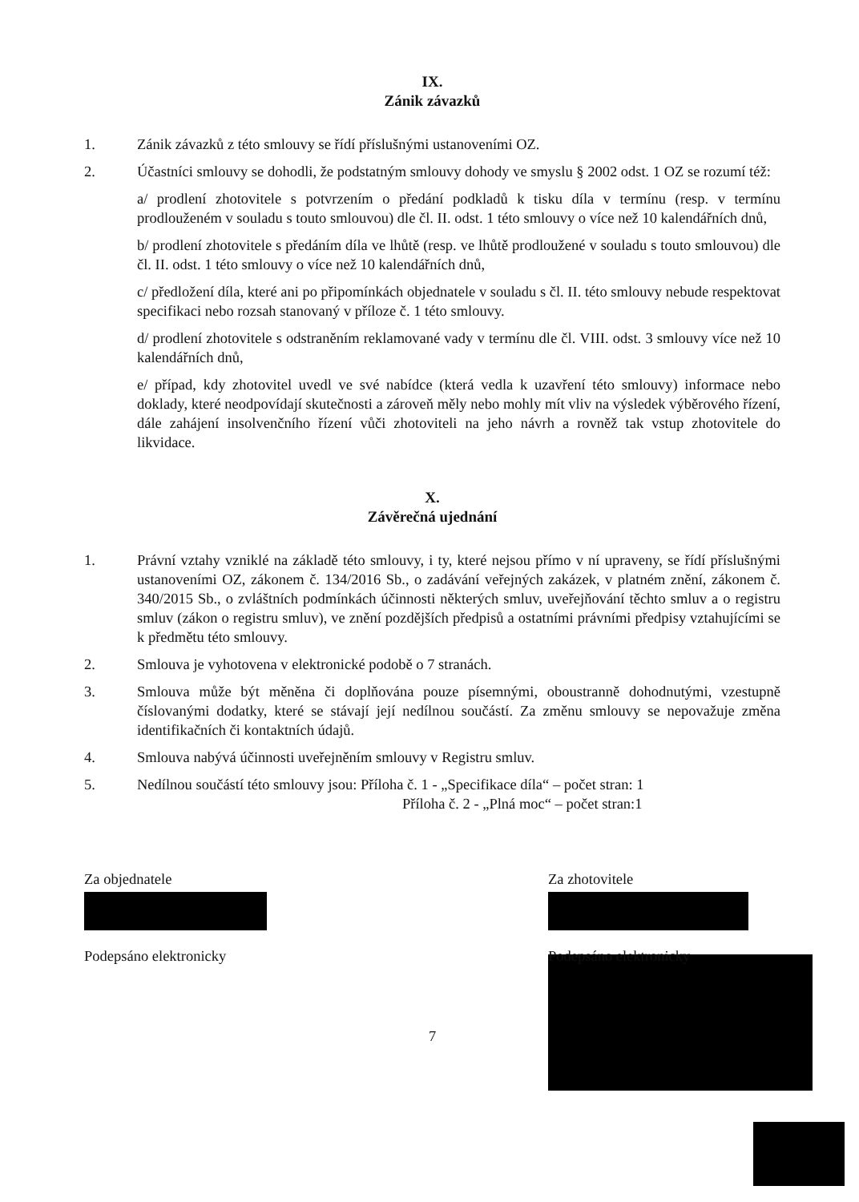IX.
Zánik závazků
1. Zánik závazků z této smlouvy se řídí příslušnými ustanoveními OZ.
2. Účastníci smlouvy se dohodli, že podstatným smlouvy dohody ve smyslu § 2002 odst. 1 OZ se rozumí též:
a/ prodlení zhotovitele s potvrzením o předání podkladů k tisku díla v termínu (resp. v termínu prodlouženém v souladu s touto smlouvou) dle čl. II. odst. 1 této smlouvy o více než 10 kalendářních dnů,
b/ prodlení zhotovitele s předáním díla ve lhůtě (resp. ve lhůtě prodloužené v souladu s touto smlouvou) dle čl. II. odst. 1 této smlouvy o více než 10 kalendářních dnů,
c/ předložení díla, které ani po připomínkách objednatele v souladu s čl. II. této smlouvy nebude respektovat specifikaci nebo rozsah stanovaný v příloze č. 1 této smlouvy.
d/ prodlení zhotovitele s odstraněním reklamované vady v termínu dle čl. VIII. odst. 3 smlouvy více než 10 kalendářních dnů,
e/ případ, kdy zhotovitel uvedl ve své nabídce (která vedla k uzavření této smlouvy) informace nebo doklady, které neodpovídají skutečnosti a zároveň měly nebo mohly mít vliv na výsledek výběrového řízení, dále zahájení insolvenčního řízení vůči zhotoviteli na jeho návrh a rovněž tak vstup zhotovitele do likvidace.
X.
Závěrečná ujednání
1. Právní vztahy vzniklé na základě této smlouvy, i ty, které nejsou přímo v ní upraveny, se řídí příslušnými ustanoveními OZ, zákonem č. 134/2016 Sb., o zadávání veřejných zakázek, v platném znění, zákonem č. 340/2015 Sb., o zvláštních podmínkách účinnosti některých smluv, uveřejňování těchto smluv a o registru smluv (zákon o registru smluv), ve znění pozdějších předpisů a ostatními právními předpisy vztahujícími se k předmětu této smlouvy.
2. Smlouva je vyhotovena v elektronické podobě o 7 stranách.
3. Smlouva může být měněna či doplňována pouze písemnými, oboustranně dohodnutými, vzestupně číslovanými dodatky, které se stávají její nedílnou součástí. Za změnu smlouvy se nepovažuje změna identifikačních či kontaktních údajů.
4. Smlouva nabývá účinnosti uveřejněním smlouvy v Registru smluv.
5. Nedílnou součástí této smlouvy jsou: Příloha č. 1 - „Specifikace díla“ – počet stran: 1
Příloha č. 2 - „Plná moc“ – počet stran:1
Za objednatele
Podepsáno elektronicky
Za zhotovitele
Podepsáno elektronicky
7